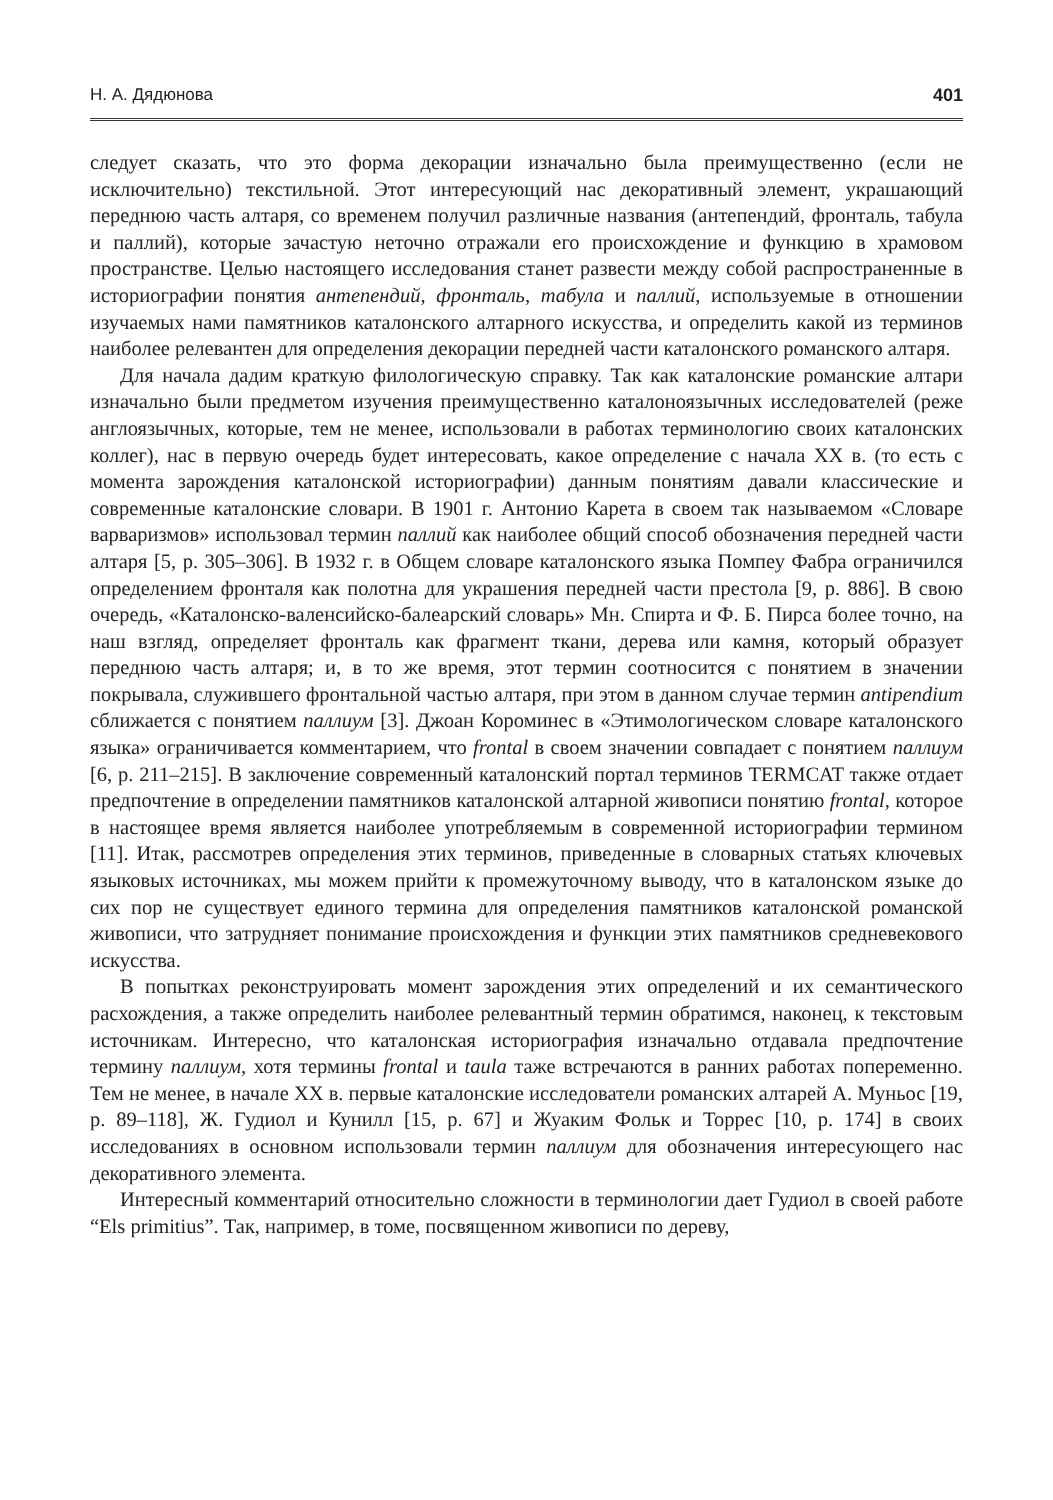Н. А. Дядюнова 401
следует сказать, что это форма декорации изначально была преимущественно (если не исключительно) текстильной. Этот интересующий нас декоративный элемент, украшающий переднюю часть алтаря, со временем получил различные названия (антепендий, фронталь, табула и паллий), которые зачастую неточно отражали его происхождение и функцию в храмовом пространстве. Целью настоящего исследования станет развести между собой распространенные в историографии понятия антепендий, фронталь, табула и паллий, используемые в отношении изучаемых нами памятников каталонского алтарного искусства, и определить какой из терминов наиболее релевантен для определения декорации передней части каталонского романского алтаря.
Для начала дадим краткую филологическую справку. Так как каталонские романские алтари изначально были предметом изучения преимущественно каталоноязычных исследователей (реже англоязычных, которые, тем не менее, использовали в работах терминологию своих каталонских коллег), нас в первую очередь будет интересовать, какое определение с начала XX в. (то есть с момента зарождения каталонской историографии) данным понятиям давали классические и современные каталонские словари. В 1901 г. Антонио Карета в своем так называемом «Словаре варваризмов» использовал термин паллий как наиболее общий способ обозначения передней части алтаря [5, p. 305–306]. В 1932 г. в Общем словаре каталонского языка Помпеу Фабра ограничился определением фронталя как полотна для украшения передней части престола [9, p. 886]. В свою очередь, «Каталонско-валенсийско-балеарский словарь» Мн. Спирта и Ф. Б. Пирса более точно, на наш взгляд, определяет фронталь как фрагмент ткани, дерева или камня, который образует переднюю часть алтаря; и, в то же время, этот термин соотносится с понятием в значении покрывала, служившего фронтальной частью алтаря, при этом в данном случае термин antipendium сближается с понятием паллиум [3]. Джоан Короминес в «Этимологическом словаре каталонского языка» ограничивается комментарием, что frontal в своем значении совпадает с понятием паллиум [6, p. 211–215]. В заключение современный каталонский портал терминов TERMCAT также отдает предпочтение в определении памятников каталонской алтарной живописи понятию frontal, которое в настоящее время является наиболее употребляемым в современной историографии термином [11]. Итак, рассмотрев определения этих терминов, приведенные в словарных статьях ключевых языковых источниках, мы можем прийти к промежуточному выводу, что в каталонском языке до сих пор не существует единого термина для определения памятников каталонской романской живописи, что затрудняет понимание происхождения и функции этих памятников средневекового искусства.
В попытках реконструировать момент зарождения этих определений и их семантического расхождения, а также определить наиболее релевантный термин обратимся, наконец, к текстовым источникам. Интересно, что каталонская историография изначально отдавала предпочтение термину паллиум, хотя термины frontal и taula таже встречаются в ранних работах попеременно. Тем не менее, в начале XX в. первые каталонские исследователи романских алтарей А. Муньос [19, p. 89–118], Ж. Гудиол и Кунилл [15, p. 67] и Жуаким Фольк и Торрес [10, p. 174] в своих исследованиях в основном использовали термин паллиум для обозначения интересующего нас декоративного элемента.
Интересный комментарий относительно сложности в терминологии дает Гудиол в своей работе “Els primitius”. Так, например, в томе, посвященном живописи по дереву,